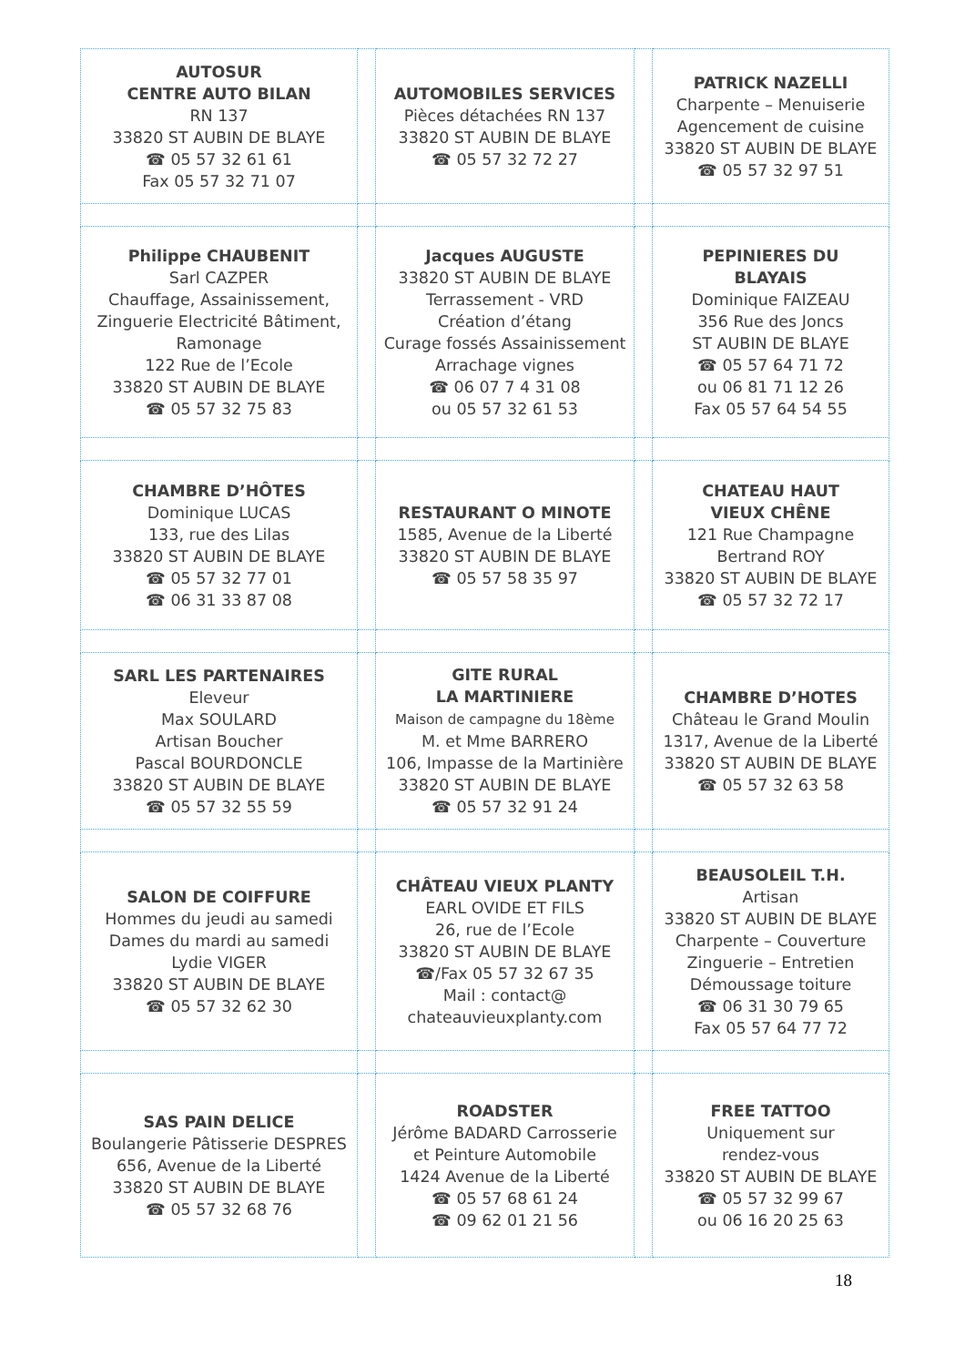| AUTOSUR CENTRE AUTO BILAN RN 137 33820 ST AUBIN DE BLAYE ☎ 05 57 32 61 61 Fax 05 57 32 71 07 | | AUTOMOBILES SERVICES Pièces détachées RN 137 33820 ST AUBIN DE BLAYE ☎ 05 57 32 72 27 | | PATRICK NAZELLI Charpente – Menuiserie Agencement de cuisine 33820 ST AUBIN DE BLAYE ☎ 05 57 32 97 51 |
| Philippe CHAUBENIT Sarl CAZPER Chauffage, Assainissement, Zinguerie Electricité Bâtiment, Ramonage 122 Rue de l’Ecole 33820 ST AUBIN DE BLAYE ☎ 05 57 32 75 83 | | Jacques AUGUSTE 33820 ST AUBIN DE BLAYE Terrassement - VRD Création d’étang Curage fossés Assainissement Arrachage vignes ☎ 06 07 7 4 31 08 ou 05 57 32 61 53 | | PEPINIERES DU BLAYAIS Dominique FAIZEAU 356 Rue des Joncs ST AUBIN DE BLAYE ☎ 05 57 64 71 72 ou 06 81 71 12 26 Fax 05 57 64 54 55 |
| CHAMBRE D’HÔTES Dominique LUCAS 133, rue des Lilas 33820 ST AUBIN DE BLAYE ☎ 05 57 32 77 01 ☎ 06 31 33 87 08 | | RESTAURANT O MINOTE 1585, Avenue de la Liberté 33820 ST AUBIN DE BLAYE ☎ 05 57 58 35 97 | | CHATEAU HAUT VIEUX CHÊNE 121 Rue Champagne Bertrand ROY 33820 ST AUBIN DE BLAYE ☎ 05 57 32 72 17 |
| SARL LES PARTENAIRES Eleveur Max SOULARD Artisan Boucher Pascal BOURDONCLE 33820 ST AUBIN DE BLAYE ☎ 05 57 32 55 59 | | GITE RURAL LA MARTINIERE Maison de campagne du 18ème M. et Mme BARRERO 106, Impasse de la Martinière 33820 ST AUBIN DE BLAYE ☎ 05 57 32 91 24 | | CHAMBRE D’HOTES Château le Grand Moulin 1317, Avenue de la Liberté 33820 ST AUBIN DE BLAYE ☎ 05 57 32 63 58 |
| SALON DE COIFFURE Hommes du jeudi au samedi Dames du mardi au samedi Lydie VIGER 33820 ST AUBIN DE BLAYE ☎ 05 57 32 62 30 | | CHÂTEAU VIEUX PLANTY EARL OVIDE ET FILS 26, rue de l’Ecole 33820 ST AUBIN DE BLAYE ☎/Fax 05 57 32 67 35 Mail : contact@ chateauvieuxplanty.com | | BEAUSOLEIL T.H. Artisan 33820 ST AUBIN DE BLAYE Charpente – Couverture Zinguerie – Entretien Démoussage toiture ☎ 06 31 30 79 65 Fax 05 57 64 77 72 |
| SAS PAIN DELICE Boulangerie Pâtisserie DESPRES 656, Avenue de la Liberté 33820 ST AUBIN DE BLAYE ☎ 05 57 32 68 76 | | ROADSTER Jérôme BADARD Carrosserie et Peinture Automobile 1424 Avenue de la Liberté ☎ 05 57 68 61 24 ☎ 09 62 01 21 56 | | FREE TATTOO Uniquement sur rendez-vous 33820 ST AUBIN DE BLAYE ☎ 05 57 32 99 67 ou 06 16 20 25 63 |
18